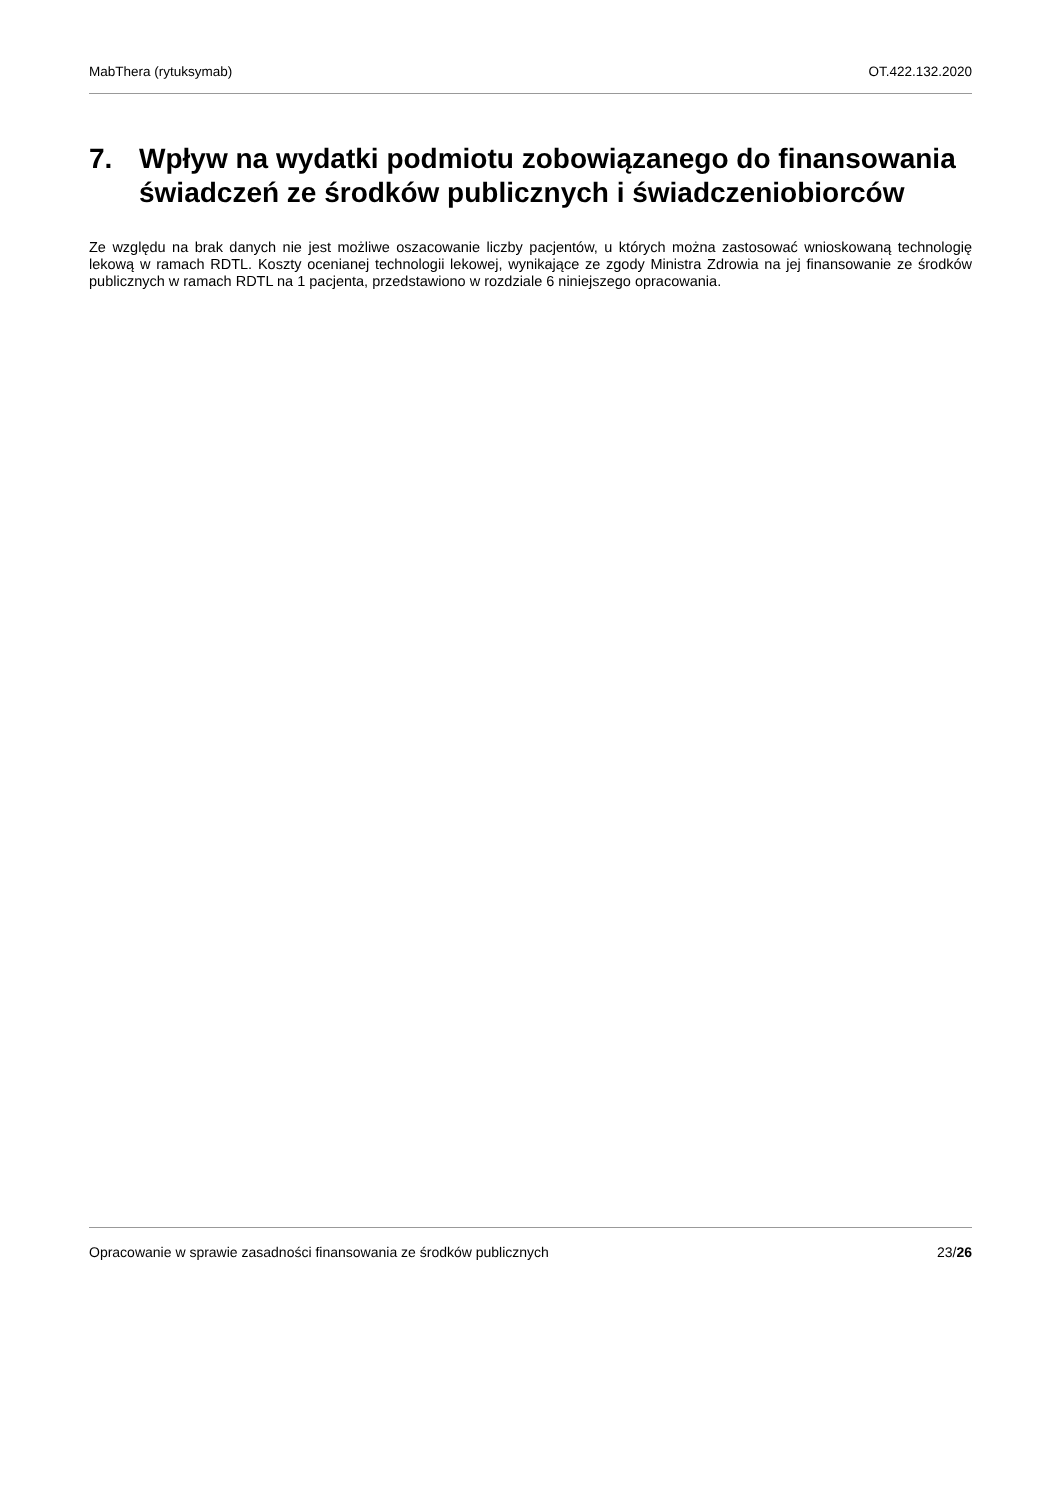MabThera (rytuksymab) OT.422.132.2020
7. Wpływ na wydatki podmiotu zobowiązanego do finansowania świadczeń ze środków publicznych i świadczeniobiorców
Ze względu na brak danych nie jest możliwe oszacowanie liczby pacjentów, u których można zastosować wnioskowaną technologię lekową w ramach RDTL. Koszty ocenianej technologii lekowej, wynikające ze zgody Ministra Zdrowia na jej finansowanie ze środków publicznych w ramach RDTL na 1 pacjenta, przedstawiono w rozdziale 6 niniejszego opracowania.
Opracowanie w sprawie zasadności finansowania ze środków publicznych 23/26